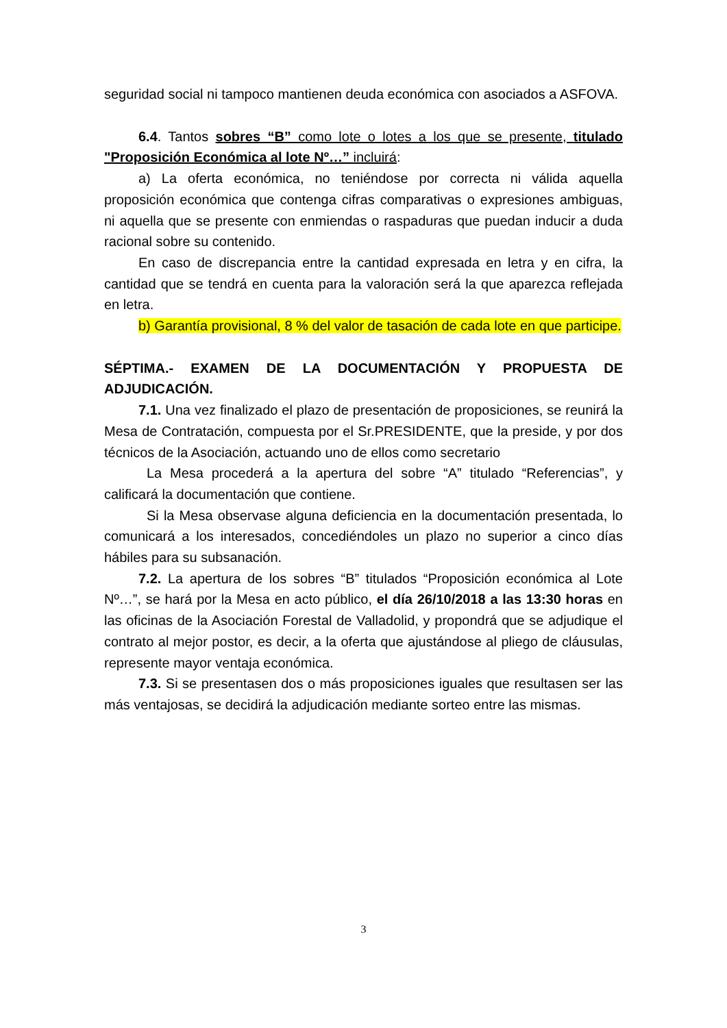seguridad social ni tampoco mantienen deuda económica con asociados a ASFOVA.
6.4. Tantos sobres “B” como lote o lotes a los que se presente, titulado "Proposición Económica al lote Nº…” incluirá:
a) La oferta económica, no teniéndose por correcta ni válida aquella proposición económica que contenga cifras comparativas o expresiones ambiguas, ni aquella que se presente con enmiendas o raspaduras que puedan inducir a duda racional sobre su contenido.
En caso de discrepancia entre la cantidad expresada en letra y en cifra, la cantidad que se tendrá en cuenta para la valoración será la que aparezca reflejada en letra.
b) Garantía provisional, 8 % del valor de tasación de cada lote en que participe.
SÉPTIMA.- EXAMEN DE LA DOCUMENTACIÓN Y PROPUESTA DE ADJUDICACIÓN.
7.1. Una vez finalizado el plazo de presentación de proposiciones, se reunirá la Mesa de Contratación, compuesta por el Sr.PRESIDENTE, que la preside, y por dos técnicos de la Asociación, actuando uno de ellos como secretario
La Mesa procederá a la apertura del sobre “A” titulado “Referencias”, y calificará la documentación que contiene.
Si la Mesa observase alguna deficiencia en la documentación presentada, lo comunicará a los interesados, concediéndoles un plazo no superior a cinco días hábiles para su subsanación.
7.2. La apertura de los sobres “B” titulados “Proposición económica al Lote Nº…”, se hará por la Mesa en acto público, el día 26/10/2018 a las 13:30 horas en las oficinas de la Asociación Forestal de Valladolid, y propondrá que se adjudique el contrato al mejor postor, es decir, a la oferta que ajustándose al pliego de cláusulas, represente mayor ventaja económica.
7.3. Si se presentasen dos o más proposiciones iguales que resultasen ser las más ventajosas, se decidirá la adjudicación mediante sorteo entre las mismas.
3